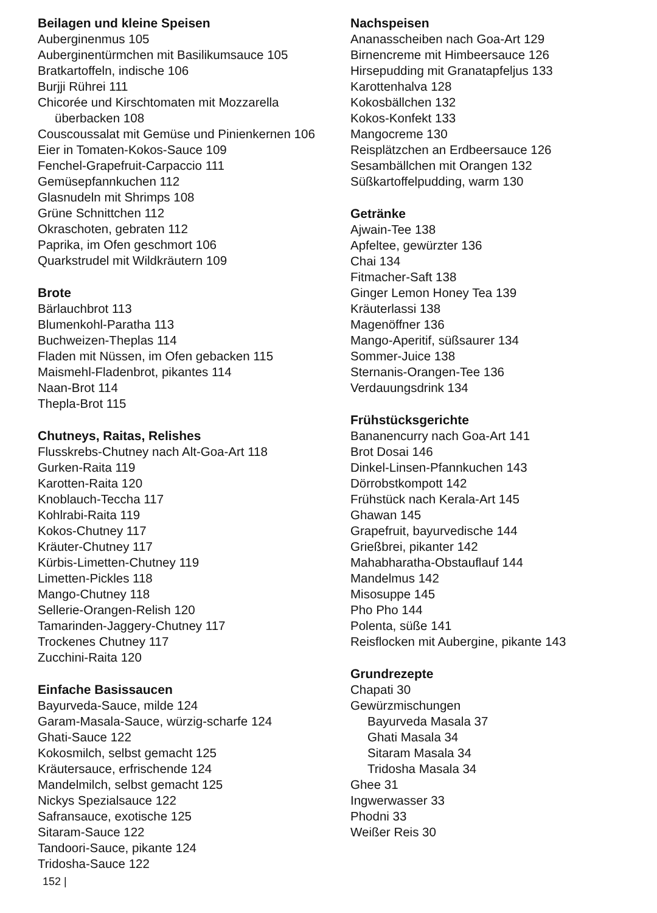Beilagen und kleine Speisen
Auberginenmus 105
Auberginentürmchen mit Basilikumsauce 105
Bratkartoffeln, indische 106
Burjji Rührei 111
Chicorée und Kirschtomaten mit Mozzarella
überbacken 108
Couscoussalat mit Gemüse und Pinienkernen 106
Eier in Tomaten-Kokos-Sauce 109
Fenchel-Grapefruit-Carpaccio 111
Gemüsepfannkuchen 112
Glasnudeln mit Shrimps 108
Grüne Schnittchen 112
Okraschoten, gebraten 112
Paprika, im Ofen geschmort 106
Quarkstrudel mit Wildkräutern 109
Brote
Bärlauchbrot 113
Blumenkohl-Paratha 113
Buchweizen-Theplas 114
Fladen mit Nüssen, im Ofen gebacken 115
Maismehl-Fladenbrot, pikantes 114
Naan-Brot 114
Thepla-Brot 115
Chutneys, Raitas, Relishes
Flusskrebs-Chutney nach Alt-Goa-Art 118
Gurken-Raita 119
Karotten-Raita 120
Knoblauch-Teccha 117
Kohlrabi-Raita 119
Kokos-Chutney 117
Kräuter-Chutney 117
Kürbis-Limetten-Chutney 119
Limetten-Pickles 118
Mango-Chutney 118
Sellerie-Orangen-Relish 120
Tamarinden-Jaggery-Chutney 117
Trockenes Chutney 117
Zucchini-Raita 120
Einfache Basissaucen
Bayurveda-Sauce, milde 124
Garam-Masala-Sauce, würzig-scharfe 124
Ghati-Sauce 122
Kokosmilch, selbst gemacht 125
Kräutersauce, erfrischende 124
Mandelmilch, selbst gemacht 125
Nickys Spezialsauce 122
Safransauce, exotische 125
Sitaram-Sauce 122
Tandoori-Sauce, pikante 124
Tridosha-Sauce 122
Nachspeisen
Ananasscheiben nach Goa-Art 129
Birnencreme mit Himbeersauce 126
Hirsepudding mit Granatapfeljus 133
Karottenhalva 128
Kokosbällchen 132
Kokos-Konfekt 133
Mangocreme 130
Reisplätzchen an Erdbeersauce 126
Sesambällchen mit Orangen 132
Süßkartoffelpudding, warm 130
Getränke
Ajwain-Tee 138
Apfeltee, gewürzter 136
Chai 134
Fitmacher-Saft 138
Ginger Lemon Honey Tea 139
Kräuterlassi 138
Magenöffner 136
Mango-Aperitif, süßsaurer 134
Sommer-Juice 138
Sternanis-Orangen-Tee 136
Verdauungsdrink 134
Frühstücksgerichte
Bananencurry nach Goa-Art 141
Brot Dosai 146
Dinkel-Linsen-Pfannkuchen 143
Dörrobstkompott 142
Frühstück nach Kerala-Art 145
Ghawan 145
Grapefruit, bayurvedische 144
Grießbrei, pikanter 142
Mahabharatha-Obstauflauf 144
Mandelmus 142
Misosuppe 145
Pho Pho 144
Polenta, süße 141
Reisflocken mit Aubergine, pikante 143
Grundrezepte
Chapati 30
Gewürzmischungen
Bayurveda Masala 37
Ghati Masala 34
Sitaram Masala 34
Tridosha Masala 34
Ghee 31
Ingwerwasser 33
Phodni 33
Weißer Reis 30
152 |